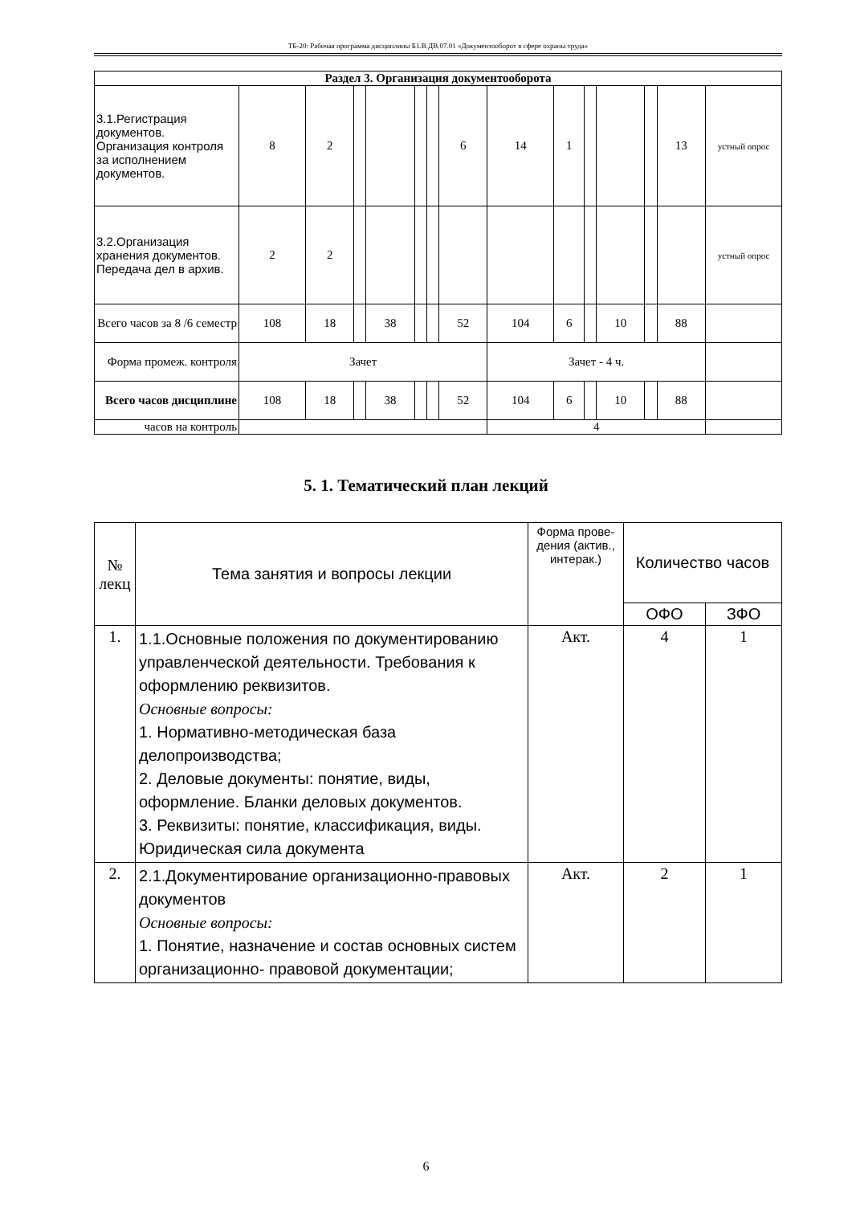ТБ-20: Рабочая программа дисциплины Б1.В.ДВ.07.01 «Документооборот в сфере охраны труда»
| Раздел 3. Организация документооборота | | | | | | | | | | | | | | |
| 3.1.Регистрация документов. Организация контроля за исполнением документов. | 8 | 2 | | | | | 6 | 14 | 1 | | | | 13 | устный опрос |
| 3.2.Организация хранения документов. Передача дел в архив. | 2 | 2 | | | | | | | | | | | | устный опрос |
| Всего часов за 8 /6 семестр | 108 | 18 | | 38 | | | 52 | 104 | 6 | | 10 | | 88 | |
| Форма промеж. контроля | Зачет | | | | | | | Зачет - 4 ч. | | | | | | |
| Всего часов дисциплине | 108 | 18 | | 38 | | | 52 | 104 | 6 | | 10 | | 88 | |
| часов на контроль | | | | | | | | 4 | | | | | | |
5. 1. Тематический план лекций
| № лекц | Тема занятия и вопросы лекции | Форма прове-дения (актив., интерак.) | Количество часов | |
| --- | --- | --- | --- | --- |
| | | | ОФО | ЗФО |
| 1. | 1.1.Основные положения по документированию управленческой деятельности. Требования к оформлению реквизитов. Основные вопросы: 1. Нормативно-методическая база делопроизводства; 2. Деловые документы: понятие, виды, оформление. Бланки деловых документов. 3. Реквизиты: понятие, классификация, виды. Юридическая сила документа | Акт. | 4 | 1 |
| 2. | 2.1.Документирование организационно-правовых документов Основные вопросы: 1. Понятие, назначение и состав основных систем организационно- правовой документации; | Акт. | 2 | 1 |
6